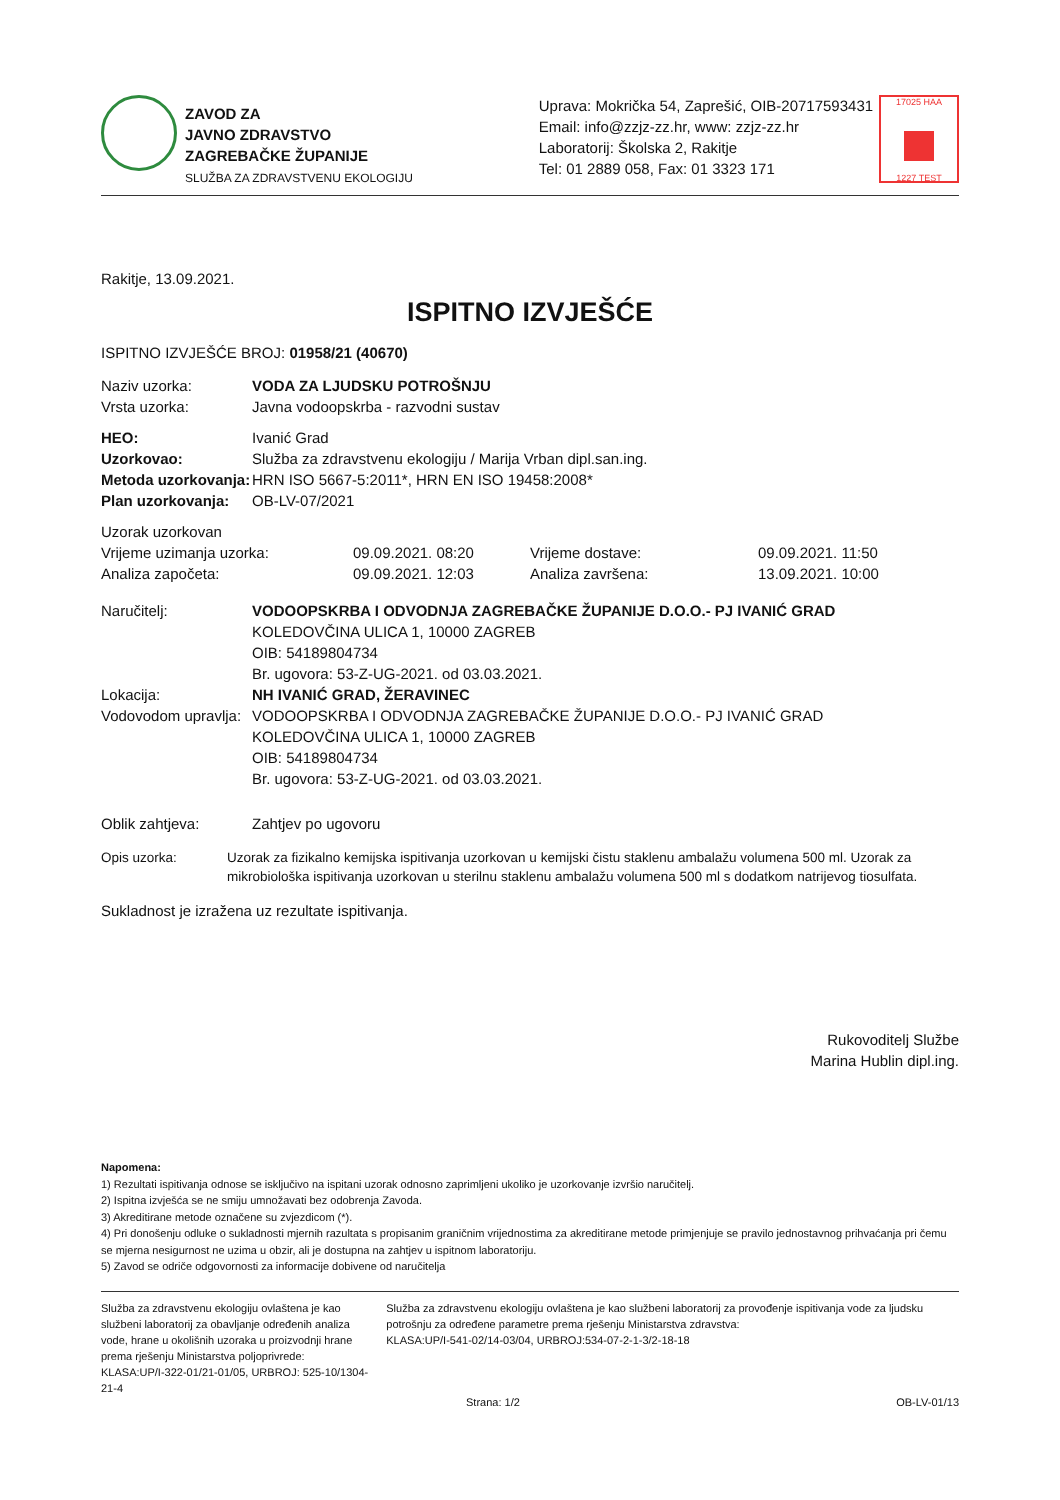ZAVOD ZA
JAVNO ZDRAVSTVO
ZAGREBAČKE ŽUPANIJE
SLUŽBA ZA ZDRAVSTVENU EKOLOGIJU
Uprava: Mokrička 54, Zaprešić, OIB-20717593431
Email: info@zzjz-zz.hr, www: zzjz-zz.hr
Laboratorij: Školska 2, Rakitje
Tel: 01 2889 058, Fax: 01 3323 171
17025 HAA
1227 TEST
Rakitje, 13.09.2021.
ISPITNO IZVJEŠĆE
ISPITNO IZVJEŠĆE BROJ: 01958/21 (40670)
Naziv uzorka: VODA ZA LJUDSKU POTROŠNJU
Vrsta uzorka: Javna vodoopskrba - razvodni sustav
HEO: Ivanić Grad
Uzorkovao: Služba za zdravstvenu ekologiju / Marija Vrban dipl.san.ing.
Metoda uzorkovanja: HRN ISO 5667-5:2011*, HRN EN ISO 19458:2008*
Plan uzorkovanja: OB-LV-07/2021
Uzorak uzorkovan
Vrijeme uzimanja uzorka: 09.09.2021. 08:20 Vrijeme dostave: 09.09.2021. 11:50
Analiza započeta: 09.09.2021. 12:03 Analiza završena: 13.09.2021. 10:00
Naručitelj: VODOOPSKRBA I ODVODNJA ZAGREBAČKE ŽUPANIJE D.O.O.- PJ IVANIĆ GRAD
KOLEDOVČINA ULICA 1, 10000 ZAGREB
OIB: 54189804734
Br. ugovora: 53-Z-UG-2021. od 03.03.2021.
Lokacija: NH IVANIĆ GRAD, ŽERAVINEC
Vodovodom upravlja: VODOOPSKRBA I ODVODNJA ZAGREBAČKE ŽUPANIJE D.O.O.- PJ IVANIĆ GRAD
KOLEDOVČINA ULICA 1, 10000 ZAGREB
OIB: 54189804734
Br. ugovora: 53-Z-UG-2021. od 03.03.2021.
Oblik zahtjeva: Zahtjev po ugovoru
Opis uzorka: Uzorak za fizikalno kemijska ispitivanja uzorkovan u kemijski čistu staklenu ambalažu volumena 500 ml. Uzorak za mikrobiološka ispitivanja uzorkovan u sterilnu staklenu ambalažu volumena 500 ml s dodatkom natrijevog tiosulfata.
Sukladnost je izražena uz rezultate ispitivanja.
Rukovoditelj Službe
Marina Hublin dipl.ing.
Napomena:
1) Rezultati ispitivanja odnose se isključivo na ispitani uzorak odnosno zaprimljeni ukoliko je uzorkovanje izvršio naručitelj.
2) Ispitna izvješća se ne smiju umnožavati bez odobrenja Zavoda.
3) Akreditirane metode označene su zvjezdicom (*).
4) Pri donošenju odluke o sukladnosti mjernih razultata s propisanim graničnim vrijednostima za akreditirane metode primjenjuje se pravilo jednostavnog prihvaćanja pri čemu se mjerna nesigurnost ne uzima u obzir, ali je dostupna na zahtjev u ispitnom laboratoriju.
5) Zavod se odriče odgovornosti za informacije dobivene od naručitelja
Služba za zdravstvenu ekologiju ovlaštena je kao službeni laboratorij za obavljanje određenih analiza vode, hrane u okolišnih uzoraka u proizvodnji hrane prema rješenju Ministarstva poljoprivrede:
KLASA:UP/I-322-01/21-01/05, URBROJ: 525-10/1304-21-4
Služba za zdravstvenu ekologiju ovlaštena je kao službeni laboratorij za provođenje ispitivanja vode za ljudsku potrošnju za određene parametre prema rješenju Ministarstva zdravstva:
KLASA:UP/I-541-02/14-03/04, URBROJ:534-07-2-1-3/2-18-18
Strana: 1/2 OB-LV-01/13